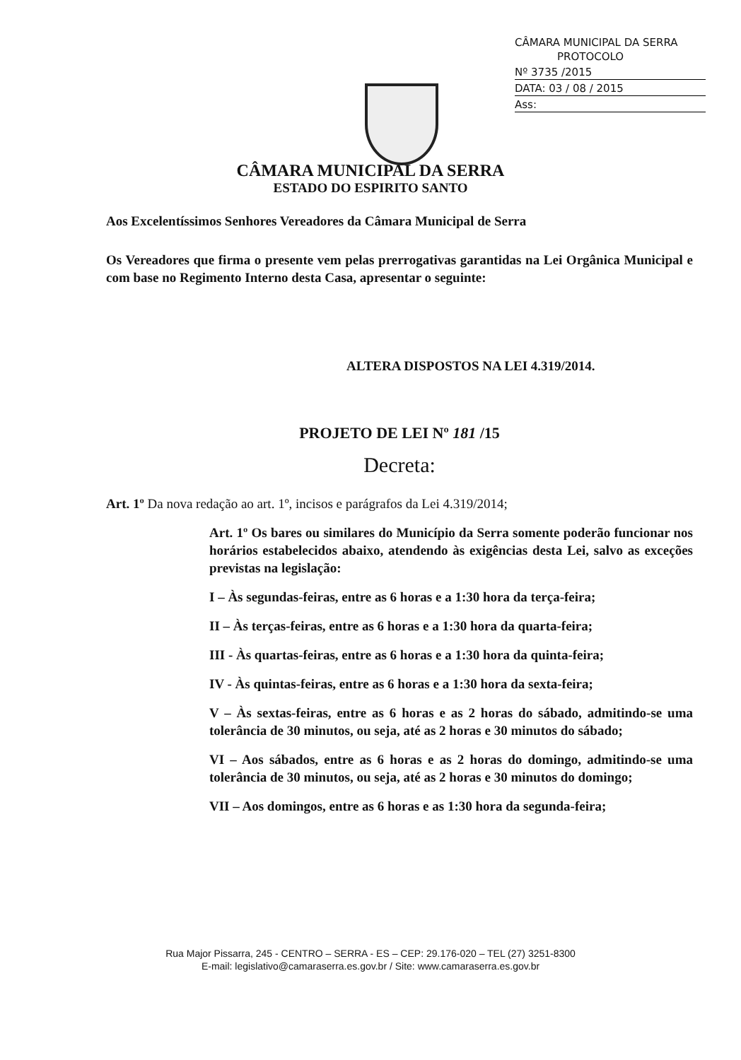CÂMARA MUNICIPAL DA SERRA
PROTOCOLO
Nº 3735 /2015
DATA: 03 / 08 / 2015
Ass:
CÂMARA MUNICIPAL DA SERRA
ESTADO DO ESPIRITO SANTO
Aos Excelentíssimos Senhores Vereadores da Câmara Municipal de Serra
Os Vereadores que firma o presente vem pelas prerrogativas garantidas na Lei Orgânica Municipal e com base no Regimento Interno desta Casa, apresentar o seguinte:
ALTERA DISPOSTOS NA LEI 4.319/2014.
PROJETO DE LEI Nº 181 /15
Decreta:
Art. 1º Da nova redação ao art. 1º, incisos e parágrafos da Lei 4.319/2014;
Art. 1º Os bares ou similares do Município da Serra somente poderão funcionar nos horários estabelecidos abaixo, atendendo às exigências desta Lei, salvo as exceções previstas na legislação:
I – Às segundas-feiras, entre as 6 horas e a 1:30 hora da terça-feira;
II – Às terças-feiras, entre as 6 horas e a 1:30 hora da quarta-feira;
III - Às quartas-feiras, entre as 6 horas e a 1:30 hora da quinta-feira;
IV - Às quintas-feiras, entre as 6 horas e a 1:30 hora da sexta-feira;
V – Às sextas-feiras, entre as 6 horas e as 2 horas do sábado, admitindo-se uma tolerância de 30 minutos, ou seja, até as 2 horas e 30 minutos do sábado;
VI – Aos sábados, entre as 6 horas e as 2 horas do domingo, admitindo-se uma tolerância de 30 minutos, ou seja, até as 2 horas e 30 minutos do domingo;
VII – Aos domingos, entre as 6 horas e as 1:30 hora da segunda-feira;
Rua Major Pissarra, 245 - CENTRO – SERRA - ES – CEP: 29.176-020 – TEL (27) 3251-8300
E-mail: legislativo@camaraserra.es.gov.br / Site: www.camaraserra.es.gov.br